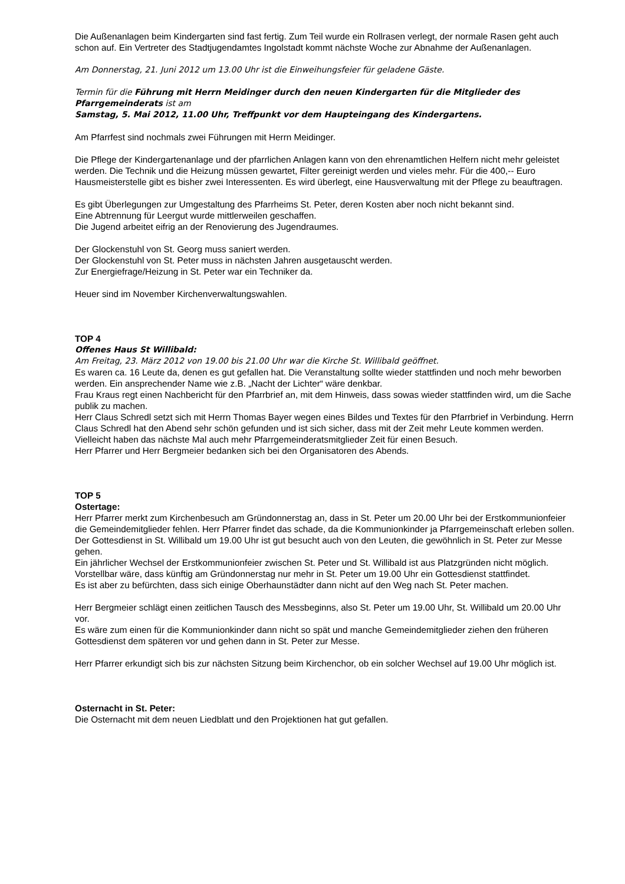Die Außenanlagen beim Kindergarten sind fast fertig. Zum Teil wurde ein Rollrasen verlegt, der normale Rasen geht auch schon auf. Ein Vertreter des Stadtjugendamtes Ingolstadt kommt nächste Woche zur Abnahme der Außenanlagen.
Am Donnerstag, 21. Juni 2012 um 13.00 Uhr ist die Einweihungsfeier für geladene Gäste.
Termin für die Führung mit Herrn Meidinger durch den neuen Kindergarten für die Mitglieder des Pfarrgemeinderats ist am
Samstag, 5. Mai 2012, 11.00 Uhr, Treffpunkt vor dem Haupteingang des Kindergartens.
Am Pfarrfest sind nochmals zwei Führungen mit Herrn Meidinger.
Die Pflege der Kindergartenanlage und der pfarrlichen Anlagen kann von den ehrenamtlichen Helfern nicht mehr geleistet werden. Die Technik und die Heizung müssen gewartet, Filter gereinigt werden und vieles mehr. Für die 400,-- Euro Hausmeisterstelle gibt es bisher zwei Interessenten. Es wird überlegt, eine Hausverwaltung mit der Pflege zu beauftragen.
Es gibt Überlegungen zur Umgestaltung des Pfarrheims St. Peter, deren Kosten aber noch nicht bekannt sind.
Eine Abtrennung für Leergut wurde mittlerweilen geschaffen.
Die Jugend arbeitet eifrig an der Renovierung des Jugendraumes.
Der Glockenstuhl von St. Georg muss saniert werden.
Der Glockenstuhl von St. Peter muss in nächsten Jahren ausgetauscht werden.
Zur Energiefrage/Heizung in St. Peter war ein Techniker da.
Heuer sind im November Kirchenverwaltungswahlen.
TOP 4
Offenes Haus St Willibald:
Am Freitag, 23. März 2012 von 19.00 bis 21.00 Uhr war die Kirche St. Willibald geöffnet.
Es waren ca. 16 Leute da, denen es gut gefallen hat. Die Veranstaltung sollte wieder stattfinden und noch mehr beworben werden. Ein ansprechender Name wie z.B. „Nacht der Lichter“ wäre denkbar.
Frau Kraus regt einen Nachbericht für den Pfarrbrief an, mit dem Hinweis, dass sowas wieder stattfinden wird, um die Sache publik zu machen.
Herr Claus Schredl setzt sich mit Herrn Thomas Bayer wegen eines Bildes und Textes für den Pfarrbrief in Verbindung. Herrn Claus Schredl hat den Abend sehr schön gefunden und ist sich sicher, dass mit der Zeit mehr Leute kommen werden.
Vielleicht haben das nächste Mal auch mehr Pfarrgemeinderatsmitglieder Zeit für einen Besuch.
Herr Pfarrer und Herr Bergmeier bedanken sich bei den Organisatoren des Abends.
TOP 5
Ostertage:
Herr Pfarrer merkt zum Kirchenbesuch am Gründonnerstag an, dass in St. Peter um 20.00 Uhr bei der Erstkommunionfeier die Gemeindemitglieder fehlen. Herr Pfarrer findet das schade, da die Kommunionkinder ja Pfarrgemeinschaft erleben sollen. Der Gottesdienst in St. Willibald um 19.00 Uhr ist gut besucht auch von den Leuten, die gewöhnlich in St. Peter zur Messe gehen.
Ein jährlicher Wechsel der Erstkommunionfeier zwischen St. Peter und St. Willibald ist aus Platzgründen nicht möglich. Vorstellbar wäre, dass künftig am Gründonnerstag nur mehr in St. Peter um 19.00 Uhr ein Gottesdienst stattfindet.
Es ist aber zu befürchten, dass sich einige Oberhaunstädter dann nicht auf den Weg nach St. Peter machen.
Herr Bergmeier schlägt einen zeitlichen Tausch des Messbeginns, also St. Peter um 19.00 Uhr, St. Willibald um 20.00 Uhr vor.
Es wäre zum einen für die Kommunionkinder dann nicht so spät und manche Gemeindemitglieder ziehen den früheren Gottesdienst dem späteren vor und gehen dann in St. Peter zur Messe.
Herr Pfarrer erkundigt sich bis zur nächsten Sitzung beim Kirchenchor, ob ein solcher Wechsel auf 19.00 Uhr möglich ist.
Osternacht in St. Peter:
Die Osternacht mit dem neuen Liedblatt und den Projektionen hat gut gefallen.